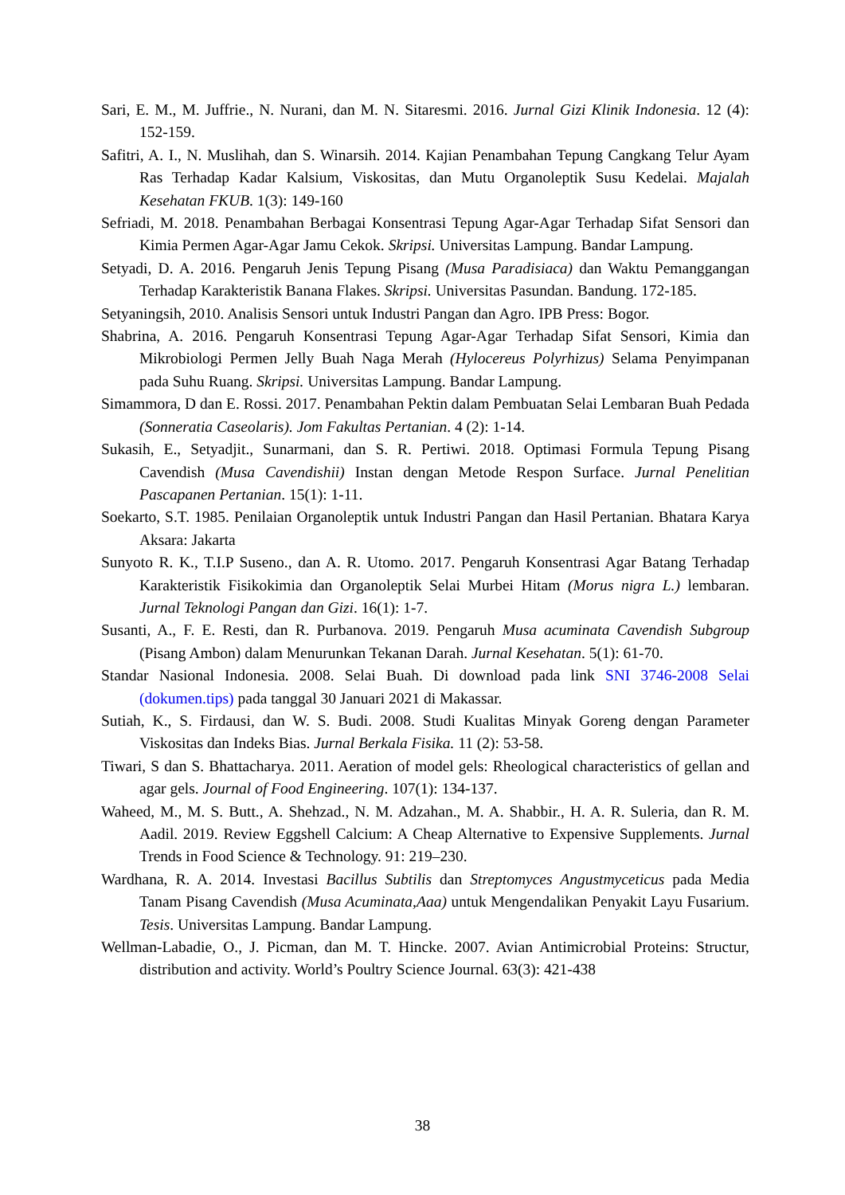Sari, E. M., M. Juffrie., N. Nurani, dan M. N. Sitaresmi. 2016. Jurnal Gizi Klinik Indonesia. 12 (4): 152-159.
Safitri, A. I., N. Muslihah, dan S. Winarsih. 2014. Kajian Penambahan Tepung Cangkang Telur Ayam Ras Terhadap Kadar Kalsium, Viskositas, dan Mutu Organoleptik Susu Kedelai. Majalah Kesehatan FKUB. 1(3): 149-160
Sefriadi, M. 2018. Penambahan Berbagai Konsentrasi Tepung Agar-Agar Terhadap Sifat Sensori dan Kimia Permen Agar-Agar Jamu Cekok. Skripsi. Universitas Lampung. Bandar Lampung.
Setyadi, D. A. 2016. Pengaruh Jenis Tepung Pisang (Musa Paradisiaca) dan Waktu Pemanggangan Terhadap Karakteristik Banana Flakes. Skripsi. Universitas Pasundan. Bandung. 172-185.
Setyaningsih, 2010. Analisis Sensori untuk Industri Pangan dan Agro. IPB Press: Bogor.
Shabrina, A. 2016. Pengaruh Konsentrasi Tepung Agar-Agar Terhadap Sifat Sensori, Kimia dan Mikrobiologi Permen Jelly Buah Naga Merah (Hylocereus Polyrhizus) Selama Penyimpanan pada Suhu Ruang. Skripsi. Universitas Lampung. Bandar Lampung.
Simammora, D dan E. Rossi. 2017. Penambahan Pektin dalam Pembuatan Selai Lembaran Buah Pedada (Sonneratia Caseolaris). Jom Fakultas Pertanian. 4 (2): 1-14.
Sukasih, E., Setyadjit., Sunarmani, dan S. R. Pertiwi. 2018. Optimasi Formula Tepung Pisang Cavendish (Musa Cavendishii) Instan dengan Metode Respon Surface. Jurnal Penelitian Pascapanen Pertanian. 15(1): 1-11.
Soekarto, S.T. 1985. Penilaian Organoleptik untuk Industri Pangan dan Hasil Pertanian. Bhatara Karya Aksara: Jakarta
Sunyoto R. K., T.I.P Suseno., dan A. R. Utomo. 2017. Pengaruh Konsentrasi Agar Batang Terhadap Karakteristik Fisikokimia dan Organoleptik Selai Murbei Hitam (Morus nigra L.) lembaran. Jurnal Teknologi Pangan dan Gizi. 16(1): 1-7.
Susanti, A., F. E. Resti, dan R. Purbanova. 2019. Pengaruh Musa acuminata Cavendish Subgroup (Pisang Ambon) dalam Menurunkan Tekanan Darah. Jurnal Kesehatan. 5(1): 61-70.
Standar Nasional Indonesia. 2008. Selai Buah. Di download pada link SNI 3746-2008 Selai (dokumen.tips) pada tanggal 30 Januari 2021 di Makassar.
Sutiah, K., S. Firdausi, dan W. S. Budi. 2008. Studi Kualitas Minyak Goreng dengan Parameter Viskositas dan Indeks Bias. Jurnal Berkala Fisika. 11 (2): 53-58.
Tiwari, S dan S. Bhattacharya. 2011. Aeration of model gels: Rheological characteristics of gellan and agar gels. Journal of Food Engineering. 107(1): 134-137.
Waheed, M., M. S. Butt., A. Shehzad., N. M. Adzahan., M. A. Shabbir., H. A. R. Suleria, dan R. M. Aadil. 2019. Review Eggshell Calcium: A Cheap Alternative to Expensive Supplements. Jurnal Trends in Food Science & Technology. 91: 219–230.
Wardhana, R. A. 2014. Investasi Bacillus Subtilis dan Streptomyces Angustmyceticus pada Media Tanam Pisang Cavendish (Musa Acuminata,Aaa) untuk Mengendalikan Penyakit Layu Fusarium. Tesis. Universitas Lampung. Bandar Lampung.
Wellman-Labadie, O., J. Picman, dan M. T. Hincke. 2007. Avian Antimicrobial Proteins: Structur, distribution and activity. World’s Poultry Science Journal. 63(3): 421-438
38